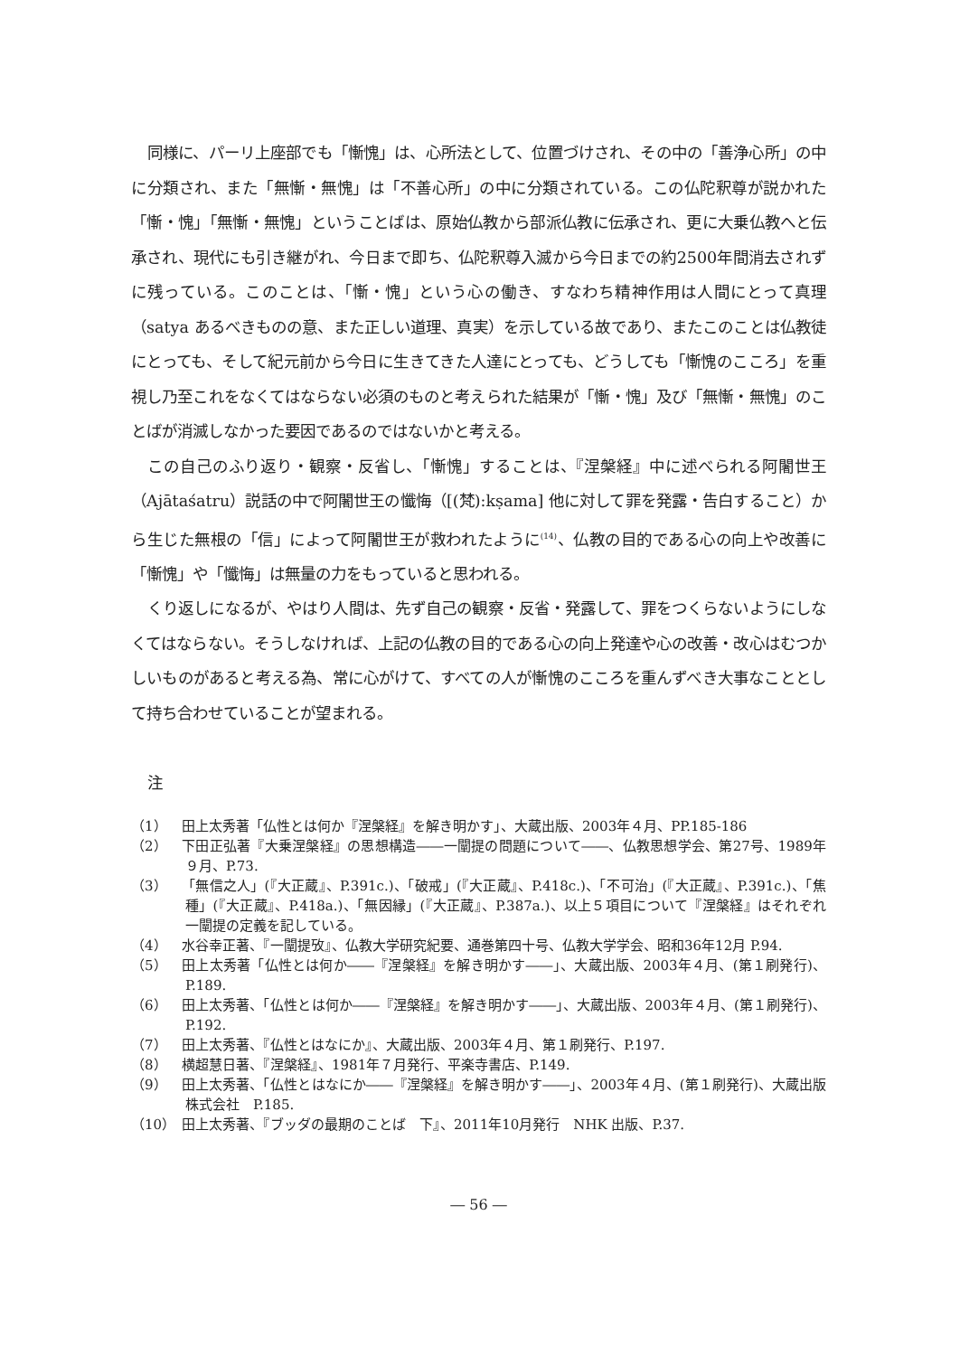同様に、パーリ上座部でも「慚愧」は、心所法として、位置づけされ、その中の「善浄心所」の中に分類され、また「無慚・無愧」は「不善心所」の中に分類されている。この仏陀釈尊が説かれた「慚・愧」「無慚・無愧」ということばは、原始仏教から部派仏教に伝承され、更に大乗仏教へと伝承され、現代にも引き継がれ、今日まで即ち、仏陀釈尊入滅から今日までの約2500年間消去されずに残っている。このことは、「慚・愧」という心の働き、すなわち精神作用は人間にとって真理（satya あるべきものの意、また正しい道理、真実）を示している故であり、またこのことは仏教徒にとっても、そして紀元前から今日に生きてきた人達にとっても、どうしても「慚愧のこころ」を重視し乃至これをなくてはならない必須のものと考えられた結果が「慚・愧」及び「無慚・無愧」のことばが消滅しなかった要因であるのではないかと考える。
この自己のふり返り・観察・反省し、「慚愧」することは、『涅槃経』中に述べられる阿闍世王（Ajātaśatru）説話の中で阿闍世王の懺悔（[(梵):kṣama] 他に対して罪を発露・告白すること）から生じた無根の「信」によって阿闍世王が救われたように<sup>(14)</sup>、仏教の目的である心の向上や改善に「慚愧」や「懺悔」は無量の力をもっていると思われる。
くり返しになるが、やはり人間は、先ず自己の観察・反省・発露して、罪をつくらないようにしなくてはならない。そうしなければ、上記の仏教の目的である心の向上発達や心の改善・改心はむつかしいものがあると考える為、常に心がけて、すべての人が慚愧のこころを重んずべき大事なこととして持ち合わせていることが望まれる。
注
（1） 田上太秀著「仏性とは何か『涅槃経』を解き明かす」、大蔵出版、2003年４月、PP.185-186
（2） 下田正弘著『大乗涅槃経』の思想構造――一闡提の問題について――、仏教思想学会、第27号、1989年９月、P.73.
（3） 「無信之人」(『大正蔵』、P.391c.)、「破戒」(『大正蔵』、P.418c.)、「不可治」(『大正蔵』、P.391c.)、「焦種」(『大正蔵』、P.418a.)、「無因縁」(『大正蔵』、P.387a.)、以上５項目について『涅槃経』はそれぞれ一闡提の定義を記している。
（4） 水谷幸正著、『一闡提攷』、仏教大学研究紀要、通巻第四十号、仏教大学学会、昭和36年12月 P.94.
（5） 田上太秀著「仏性とは何か――『涅槃経』を解き明かす――」、大蔵出版、2003年４月、(第１刷発行)、P.189.
（6） 田上太秀著、「仏性とは何か――『涅槃経』を解き明かす――」、大蔵出版、2003年４月、(第１刷発行)、P.192.
（7） 田上太秀著、『仏性とはなにか』、大蔵出版、2003年４月、第１刷発行、P.197.
（8） 横超慧日著、『涅槃経』、1981年７月発行、平楽寺書店、P.149.
（9） 田上太秀著、「仏性とはなにか――『涅槃経』を解き明かす――」、2003年４月、(第１刷発行)、大蔵出版株式会社　P.185.
（10） 田上太秀著、『ブッダの最期のことば　下』、2011年10月発行　NHK 出版、P.37.
― 56 ―